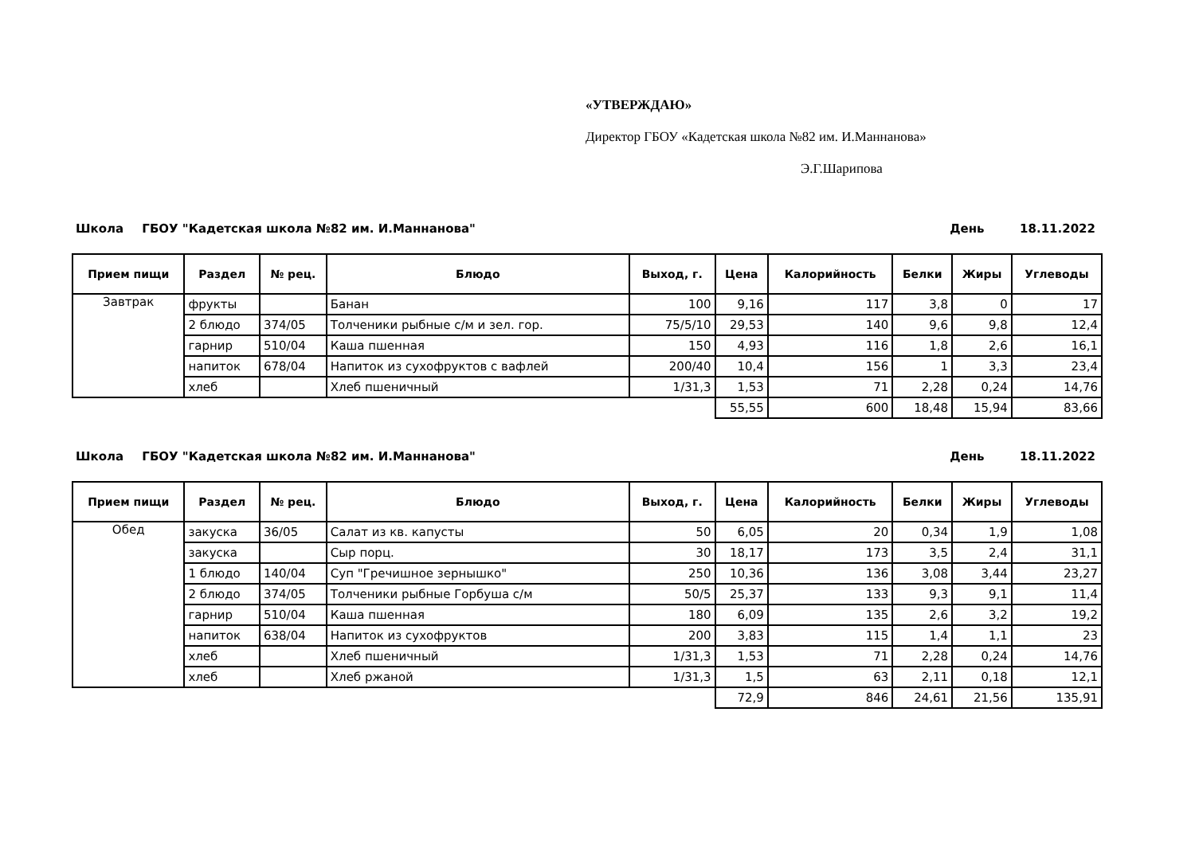«УТВЕРЖДАЮ»
Директор ГБОУ «Кадетская школа №82 им. И.Маннанова»
Э.Г.Шарипова
Школа ГБОУ "Кадетская школа №82 им. И.Маннанова" День 18.11.2022
| Прием пищи | Раздел | № рец. | Блюдо | Выход, г. | Цена | Калорийность | Белки | Жиры | Углеводы |
| --- | --- | --- | --- | --- | --- | --- | --- | --- | --- |
| Завтрак | фрукты | | Банан | 100 | 9,16 | 117 | 3,8 | 0 | 17 |
| | 2 блюдо | 374/05 | Толченики рыбные с/м и зел. гор. | 75/5/10 | 29,53 | 140 | 9,6 | 9,8 | 12,4 |
| | гарнир | 510/04 | Каша пшенная | 150 | 4,93 | 116 | 1,8 | 2,6 | 16,1 |
| | напиток | 678/04 | Напиток из сухофруктов с вафлей | 200/40 | 10,4 | 156 | 1 | 3,3 | 23,4 |
| | хлеб | | Хлеб пшеничный | 1/31,3 | 1,53 | 71 | 2,28 | 0,24 | 14,76 |
| | | | | | 55,55 | 600 | 18,48 | 15,94 | 83,66 |
Школа ГБОУ "Кадетская школа №82 им. И.Маннанова" День 18.11.2022
| Прием пищи | Раздел | № рец. | Блюдо | Выход, г. | Цена | Калорийность | Белки | Жиры | Углеводы |
| --- | --- | --- | --- | --- | --- | --- | --- | --- | --- |
| Обед | закуска | 36/05 | Салат из кв. капусты | 50 | 6,05 | 20 | 0,34 | 1,9 | 1,08 |
| | закуска | | Сыр порц. | 30 | 18,17 | 173 | 3,5 | 2,4 | 31,1 |
| | 1 блюдо | 140/04 | Суп "Гречишное зернышко" | 250 | 10,36 | 136 | 3,08 | 3,44 | 23,27 |
| | 2 блюдо | 374/05 | Толченики рыбные Горбуша с/м | 50/5 | 25,37 | 133 | 9,3 | 9,1 | 11,4 |
| | гарнир | 510/04 | Каша пшенная | 180 | 6,09 | 135 | 2,6 | 3,2 | 19,2 |
| | напиток | 638/04 | Напиток из сухофруктов | 200 | 3,83 | 115 | 1,4 | 1,1 | 23 |
| | хлеб | | Хлеб пшеничный | 1/31,3 | 1,53 | 71 | 2,28 | 0,24 | 14,76 |
| | хлеб | | Хлеб ржаной | 1/31,3 | 1,5 | 63 | 2,11 | 0,18 | 12,1 |
| | | | | | 72,9 | 846 | 24,61 | 21,56 | 135,91 |